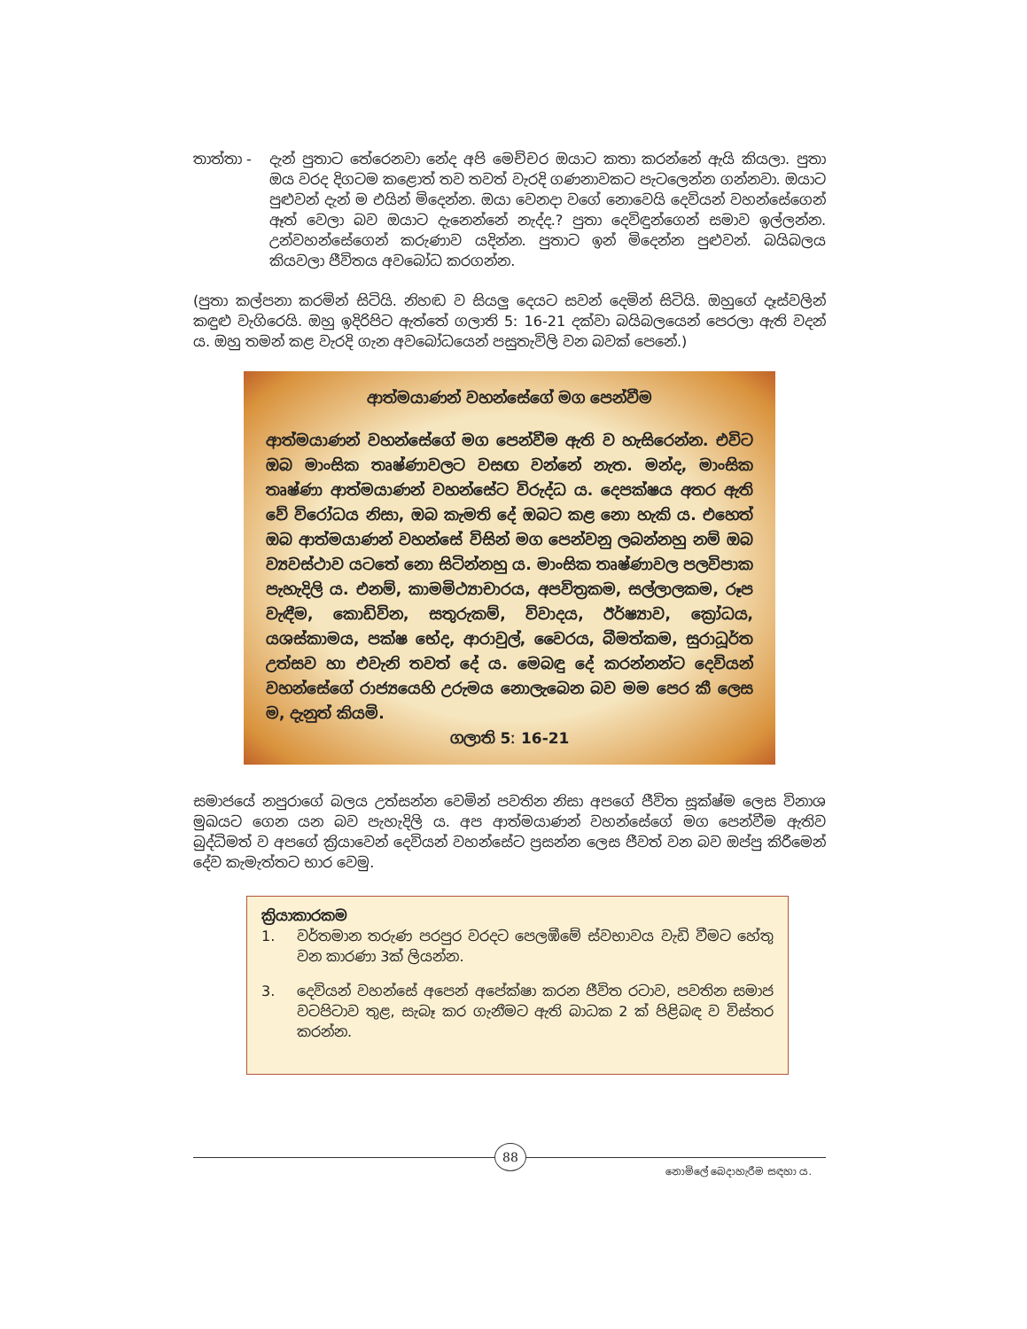තාත්තා - දැන් පුතාට තේරෙනවා නේද අපි මෙච්චර ඔයාට කතා කරන්නේ ඇයි කියලා. පුතා ඔය වරද දිගටම කළොත් තව තවත් වැරදි ගණනාවකට පැටලෙන්න ගන්නවා. ඔයාට පුළුවන් දැන් ම එයින් මිදෙන්න. ඔයා වෙනදා වගේ නොවෙයි දෙවියන් වහන්සේගෙන් ඈත් වෙලා බව ඔයාට දැනෙන්නේ නැද්ද.? පුතා දෙවිඳුන්ගෙන් සමාව ඉල්ලන්න. උන්වහන්සේගෙන් කරුණාව යදින්න. පුතාට ඉන් මිදෙන්න පුළුවන්. බයිබලය කියවලා ජීවිතය අවබෝධ කරගන්න.
(පුතා කල්පනා කරමින් සිටියි. නිහඬ ව සියලු දෙයට සවන් දෙමින් සිටියි. ඔහුගේ දෑස්වලින් කඳුළු වැගිරෙයි. ඔහු ඉදිරිපිට ඇත්තේ ගලාති 5ː 16-21 දක්වා බයිබලයෙන් පෙරලා ඇති වදන් ය. ඔහු තමන් කළ වැරදි ගැන අවබෝධයෙන් පසුතැවිලි වන බවක් පෙනේ.)
ආත්මයාණන් වහන්සේගේ මග පෙන්වීම
ආත්මයාණන් වහන්සේගේ මග පෙන්වීම ඇති ව හැසිරෙන්න. එවිට ඔබ මාංසික තෘෂ්ණාවලට වසඟ වන්නේ නැත. මන්ද, මාංසික තෘෂ්ණා ආත්මයාණන් වහන්සේට විරුද්ධ ය. දෙපක්ෂය අතර ඇති වේ විරෝධය නිසා, ඔබ කැමති දේ ඔබට කළ නො හැකි ය. එහෙත් ඔබ ආත්මයාණන් වහන්සේ විසින් මග පෙන්වනු ලබන්නහු නම් ඔබ ව්‍යවස්ථාව යටතේ නො සිටින්නහු ය. මාංසික තෘෂ්ණාවල පලවිපාක පැහැදිලි ය. එනම්, කාමමිථ්‍යාචාරය, අපවිත්‍රකම, සල්ලාලකම, රූප වැඳීම, කොඩිවින, සතුරුකම්, විවාදය, ඊර්ෂ්‍යාව, ක්‍රෝධය, යශස්කාමය, පක්ෂ භේද, ආරාවුල්, වෛරය, බීමත්කම, සුරාධූර්ත උත්සව හා එවැනි තවත් දේ ය. මෙබඳු දේ කරන්නන්ට දෙවියන් වහන්සේගේ රාජ්‍යයෙහි උරුමය නොලැබෙන බව මම පෙර කී ලෙස ම, දැනුත් කියමි.
ගලාති 5ː 16-21
සමාජයේ නපුරාගේ බලය උත්සන්න වෙමින් පවතින නිසා අපගේ ජීවිත සූක්ෂ්ම ලෙස විනාශ මුඛයට ගෙන යන බව පැහැදිලි ය. අප ආත්මයාණන් වහන්සේගේ මග පෙන්වීම ඇතිව බුද්ධිමත් ව අපගේ ක්‍රියාවෙන් දෙවියන් වහන්සේට ප්‍රසන්න ලෙස ජීවත් වන බව ඔප්පු කිරීමෙන් දේව කැමැත්තට භාර වෙමු.
ක්‍රියාකාරකම
1. වර්තමාන තරුණ පරපුර වරදට පෙලඹීමේ ස්වභාවය වැඩි වීමට හේතු වන කාරණා 3ක් ලියන්න.
3. දෙවියන් වහන්සේ අපෙන් අපේක්ෂා කරන ජීවිත රටාව, පවතින සමාජ වටපිටාව තුළ, සැබෑ කර ගැනීමට ඇති බාධක 2 ක් පිළිබඳ ව විස්තර කරන්න.
88
නොමිලේ බෙදාහැරීම සඳහා ය.